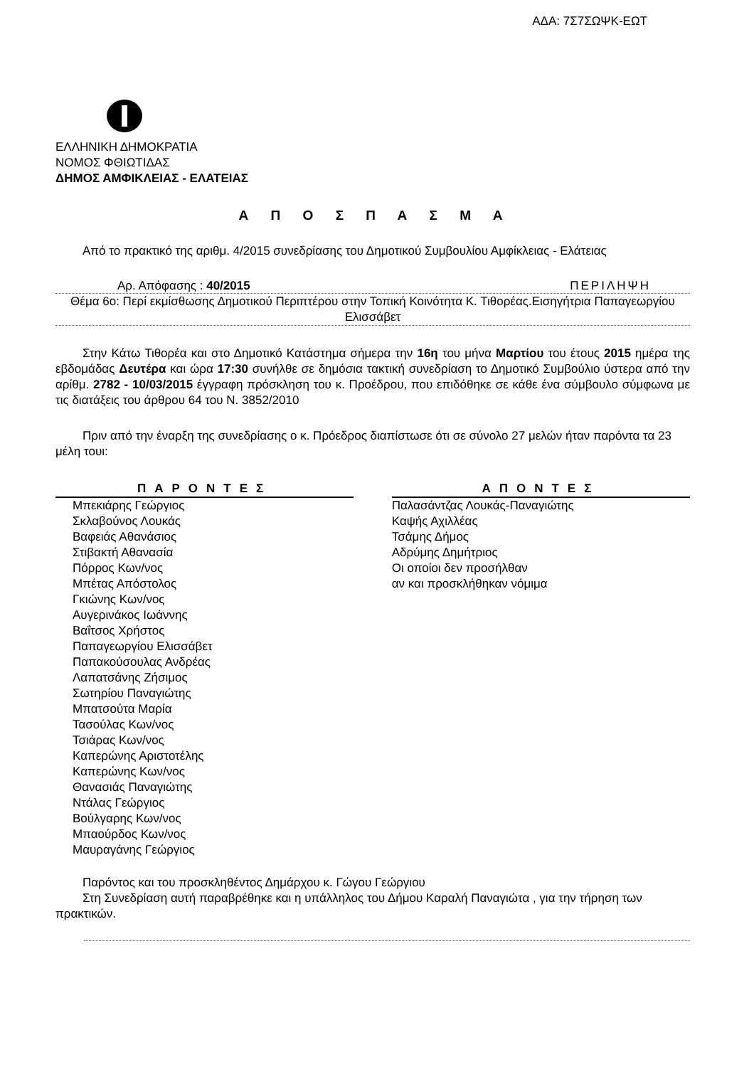ΑΔΑ: 7Σ7ΣΩΨΚ-ΕΩΤ
ΕΛΛΗΝΙΚΗ ΔΗΜΟΚΡΑΤΙΑ
ΝΟΜΟΣ ΦΘΙΩΤΙΔΑΣ
ΔΗΜΟΣ ΑΜΦΙΚΛΕΙΑΣ - ΕΛΑΤΕΙΑΣ
Α Π Ο Σ Π Α Σ Μ Α
Από το πρακτικό της αριθμ. 4/2015 συνεδρίασης του Δημοτικού Συμβουλίου Αμφίκλειας - Ελάτειας
Αρ. Απόφασης : 40/2015 ΠΕΡΙΛΗΨΗ
Θέμα 6ο: Περί εκμίσθωσης Δημοτικού Περιπτέρου στην Τοπική Κοινότητα Κ. Τιθορέας.Εισηγήτρια Παπαγεωργίου Ελισσάβετ
Στην Κάτω Τιθορέα και στο Δημοτικό Κατάστημα σήμερα την 16η του μήνα Μαρτίου του έτους 2015 ημέρα της εβδομάδας Δευτέρα και ώρα 17:30 συνήλθε σε δημόσια τακτική συνεδρίαση το Δημοτικό Συμβούλιο ύστερα από την αρίθμ. 2782 - 10/03/2015 έγγραφη πρόσκληση του κ. Προέδρου, που επιδόθηκε σε κάθε ένα σύμβουλο σύμφωνα με τις διατάξεις του άρθρου 64 του Ν. 3852/2010
Πριν από την έναρξη της συνεδρίασης ο κ. Πρόεδρος διαπίστωσε ότι σε σύνολο 27 μελών ήταν παρόντα τα 23 μέλη τουι:
| ΠΑΡΟΝΤΕΣ | | ΑΠΟΝΤΕΣ |
| --- | --- | --- |
| Μπεκιάρης Γεώργιος Σκλαβούνος Λουκάς Βαφειάς Αθανάσιος Στιβακτή Αθανασία Πόρρος Κων/νος Μπέτας Απόστολος Γκιώνης Κων/νος Αυγερινάκος Ιωάννης Βαΐτσος Χρήστος Παπαγεωργίου Ελισσάβετ Παπακούσουλας Ανδρέας Λαπατσάνης Ζήσιμος Σωτηρίου Παναγιώτης Μπατσούτα Μαρία Τασούλας Κων/νος Τσιάρας Κων/νος Καπερώνης Αριστοτέλης Καπερώνης Κων/νος Θανασιάς Παναγιώτης Ντάλας Γεώργιος Βούλγαρης Κων/νος Μπαούρδος Κων/νος Μαυραγάνης Γεώργιος | | Παλασάντζας Λουκάς-Παναγιώτης Καψής Αχιλλέας Τσάμης Δήμος Αδρύμης Δημήτριος Οι οποίοι δεν προσήλθαν αν και προσκλήθηκαν νόμιμα |
Παρόντος και του προσκληθέντος Δημάρχου κ. Γώγου Γεώργιου
Στη Συνεδρίαση αυτή παραβρέθηκε και η υπάλληλος του Δήμου Καραλή Παναγιώτα , για την τήρηση των πρακτικών.